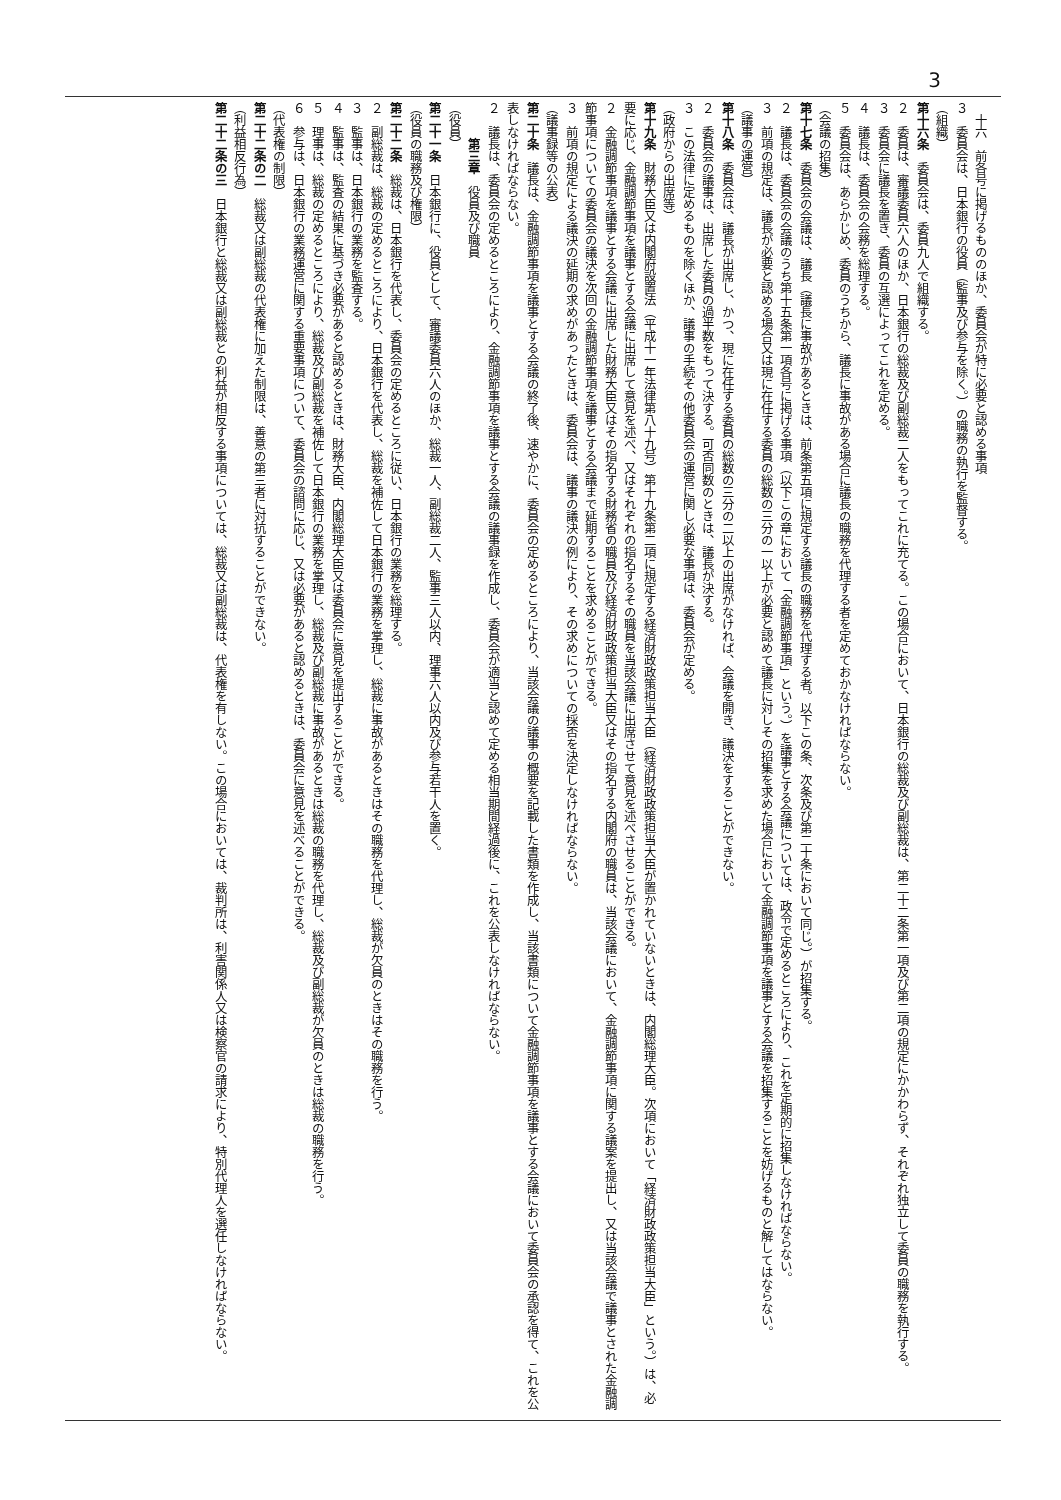3
　十六　前各号に掲げるもののほか、委員会が特に必要と認める事項
３　委員会は、日本銀行の役員（監事及び参与を除く。）の職務の執行を監督する。
（組織）
第十六条　委員会は、委員九人で組織する。
２　委員は、審議委員六人のほか、日本銀行の総裁及び副総裁二人をもってこれに充てる。この場合において、日本銀行の総裁及び副総裁は、第二十二条第一項及び第二項の規定にかかわらず、それぞれ独立して委員の職務を執行する。
３　委員会に議長を置き、委員の互選によってこれを定める。
４　議長は、委員会の会務を総理する。
５　委員会は、あらかじめ、委員のうちから、議長に事故がある場合に議長の職務を代理する者を定めておかなければならない。
（会議の招集）
第十七条　委員会の会議は、議長（議長に事故があるときは、前条第五項に規定する議長の職務を代理する者。以下この条、次条及び第二十条において同じ。）が招集する。
２　議長は、委員会の会議のうち第十五条第一項各号に掲げる事項（以下この章において「金融調節事項」という。）を議事とする会議については、政令で定めるところにより、これを定期的に招集しなければならない。
３　前項の規定は、議長が必要と認める場合又は現に在任する委員の総数の三分の一以上が必要と認めて議長に対しその招集を求めた場合において金融調節事項を議事とする会議を招集することを妨げるものと解してはならない。
（議事の運営）
第十八条　委員会は、議長が出席し、かつ、現に在任する委員の総数の三分の二以上の出席がなければ、会議を開き、議決をすることができない。
２　委員会の議事は、出席した委員の過半数をもって決する。可否同数のときは、議長が決する。
３　この法律に定めるものを除くほか、議事の手続その他委員会の運営に関し必要な事項は、委員会が定める。
（政府からの出席等）
第十九条　財務大臣又は内閣府設置法（平成十一年法律第八十九号）第十九条第二項に規定する経済財政政策担当大臣（経済財政政策担当大臣が置かれていないときは、内閣総理大臣。次項において「経済財政政策担当大臣」という。）は、必要に応じ、金融調節事項を議事とする会議に出席して意見を述べ、又はそれぞれの指名するその職員を当該会議に出席させて意見を述べさせることができる。
２　金融調節事項を議事とする会議に出席した財務大臣又はその指名する財務省の職員及び経済財政政策担当大臣又はその指名する内閣府の職員は、当該会議において、金融調節事項に関する議案を提出し、又は当該会議で議事とされた金融調節事項についての委員会の議決を次回の金融調節事項を議事とする会議まで延期することを求めることができる。
３　前項の規定による議決の延期の求めがあったときは、委員会は、議事の議決の例により、その求めについての採否を決定しなければならない。
（議事録等の公表）
第二十条　議長は、金融調節事項を議事とする会議の終了後、速やかに、委員会の定めるところにより、当該会議の議事の概要を記載した書類を作成し、当該書類について金融調節事項を議事とする会議において委員会の承認を得て、これを公表しなければならない。
２　議長は、委員会の定めるところにより、金融調節事項を議事とする会議の議事録を作成し、委員会が適当と認めて定める相当期間経過後に、これを公表しなければならない。
　　　第三章　役員及び職員
（役員）
第二十一条　日本銀行に、役員として、審議委員六人のほか、総裁一人、副総裁二人、監事三人以内、理事六人以内及び参与若干人を置く。
（役員の職務及び権限）
第二十二条　総裁は、日本銀行を代表し、委員会の定めるところに従い、日本銀行の業務を総理する。
２　副総裁は、総裁の定めるところにより、日本銀行を代表し、総裁を補佐して日本銀行の業務を掌理し、総裁に事故があるときはその職務を代理し、総裁が欠員のときはその職務を行う。
３　監事は、日本銀行の業務を監査する。
４　監事は、監査の結果に基づき必要があると認めるときは、財務大臣、内閣総理大臣又は委員会に意見を提出することができる。
５　理事は、総裁の定めるところにより、総裁及び副総裁を補佐して日本銀行の業務を掌理し、総裁及び副総裁に事故があるときは総裁の職務を代理し、総裁及び副総裁が欠員のときは総裁の職務を行う。
６　参与は、日本銀行の業務運営に関する重要事項について、委員会の諮問に応じ、又は必要があると認めるときは、委員会に意見を述べることができる。
（代表権の制限）
第二十二条の二　総裁又は副総裁の代表権に加えた制限は、善意の第三者に対抗することができない。
（利益相反行為）
第二十二条の三　日本銀行と総裁又は副総裁との利益が相反する事項については、総裁又は副総裁は、代表権を有しない。この場合においては、裁判所は、利害関係人又は検察官の請求により、特別代理人を選任しなければならない。